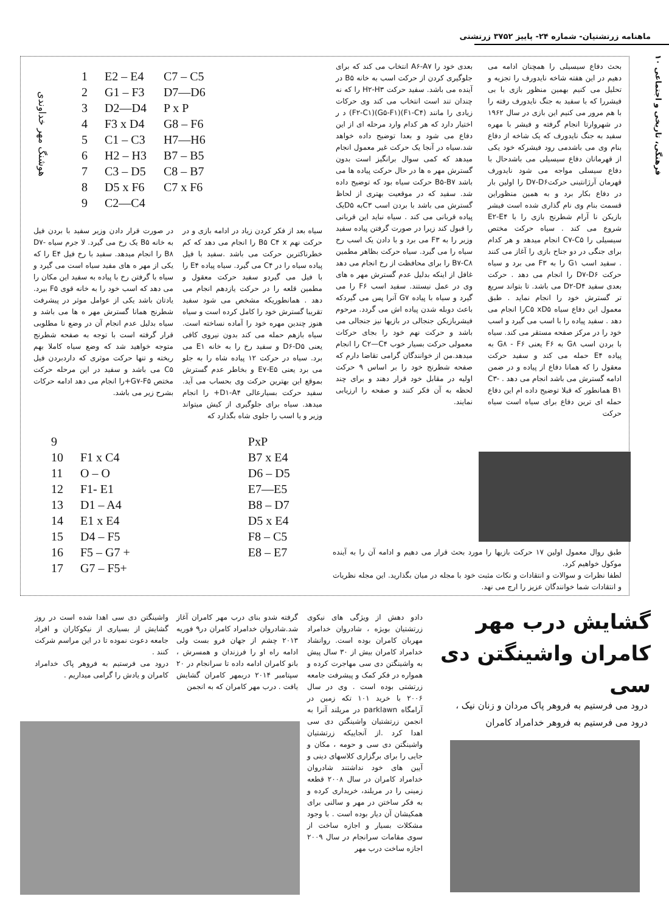ماهنامه زرتشتیان- شماره ۲۴- پاییز ۳۷۵۲ زرتشتی
فرهنگی، تاریخی و اجتماعی ۱۰
بحث دفاع سیسیلی را همچنان ادامه می دهیم در این هفته شاخه نایدورف را تجزیه و تحلیل می کنیم بهمین منظور بازی با بی فیشررا که با سفید به جنگ نایدورف رفته را با هم مرور می کنیم این بازی در سال ۱۹۶۲ در شهروارتا انجام گرفته و فیشر با مهره سفید به جنگ نایدورف که یک شاخه از دفاع بنام وی می باشدمی رود فیشرکه خود یکی از قهرمانان دفاع سیسیلی می باشدحال با دفاع سیسلی مواجه می شود نایدورف قهرمان آرژانتینی حرکتD۷-D۶ را اولین بار در دفاع بکار برد و به همین منظوراین قسمت بنام وی نام گذاری شده است فیشر بازیکن نا آرام شطرنج بازی را با E۲-E۴ شروع می کند . سیاه حرکت مختص سیسیلی را C۷-C۵ انجام میدهد و هر کدام برای جنگی در دو جناح بازی را آغاز می کنند . سفید اسب G۱ را به F۳ می برد و سیاه حرکت D۷-D۶ را انجام می دهد . حرکت بعدی سفید D۲-D۴ می باشد. تا بتواند سریع تر گسترش خود را انجام نماید . طبق معمول این دفاع سیاه C۵ xD۵را انجام می دهد . سفید پیاده را با اسب می گیرد و اسب خود را در مرکز صفحه مستقر می کند. سیاه با بردن اسب G۸ به F۶ یعنی G۸ - F۶ به پیاده E۴ حمله می کند و سفید حرکت معقول را که همانا دفاع از پیاده و در ضمن ادامه گسترش می باشد انجام می دهد . C۳-B۱ همانطور که قبلا توضیح داده ام این دفاع حمله ای ترین دفاع برای سیاه است سیاه حرکت
بعدی خود را A۶-A۷ انتخاب می کند که برای جلوگیری کردن از حرکت اسب به خانه B۵ در آینده می باشد. سفید حرکت H۲-H۳ را که نه چندان تند است انتخاب می کند وی حرکات زیادی را مانند (F۱-C۴)(G۵-F۱)(F۲-C۱) د ر اختیار دارد که هر کدام وارد مرحله ای از این دفاع می شود و بعدا توضیح داده خواهد شد.سیاه در آنجا یک حرکت غیر معمول انجام میدهد که کمی سوال برانگیز است بدون گسترش مهر ه ها در حال حرکت پیاده ها می باشد B۵-B۷ حرکت سیاه بود که توضیح داده شد. سفید که در موقعیت بهتری از لحاظ گسترش می باشد با بردن اسب C۳به D۵یک پیاده قربانی می کند . سیاه نباید این قربانی را قبول کند زیرا در صورت گرفتن پیاده سفید وزیر را به F۳ می برد و با دادن یک اسب رخ سیاه را می گیرد. سیاه حرکت بظاهر مطمین B۷-C۸ را برای محافظت از رخ انجام می دهد غافل از اینکه بدلیل عدم گسترش مهر ه های وی در عمل نیستند. سفید اسب F۶ را می گیرد و سیاه با پیاده G۷ آنرا پس می گیردکه باعث دوبله شدن پیاده اش می گردد. مرحوم فیشربازیکن جنجالی در بازیها نیز جنجالی می باشد و حرکت نهم خود را بجای حرکات معمولی حرکت بسیار خوب C۲—C۴ را انجام میدهد.من از خوانندگان گرامی تقاضا دارم که صفحه شطرنج خود را بر اساس ۹ حرکت اولیه در مقابل خود قرار دهند و برای چند لحظه به آن فکر کنند و صفحه را ارزیابی نمایند.
هوشنگ مهر خداوندی
| 1 | E2 – E4 | C7 – C5 |
| 2 | G1 – F3 | D7—D6 |
| 3 | D2—D4 | P x P |
| 4 | F3 x D4 | G8 – F6 |
| 5 | C1 – C3 | H7—H6 |
| 6 | H2 – H3 | B7 – B5 |
| 7 | C3 – D5 | C8 – B7 |
| 8 | D5 x F6 | C7 x F6 |
| 9 | C2—C4 | |
سیاه بعد از فکر کردن زیاد در ادامه بازی و در حرکت نهم B۵ C۴ x را انجام می دهد که کم خطرناکترین حرکت می باشد .سفید با فیل پیاده سیاه را در C۴ می گیرد. سیاه پیاده E۴ را با فیل می گیردو سفید حرکت معقول و مطمین قلعه را در حرکت یازدهم انجام می دهد . همانطوریکه مشخص می شود سفید تقریبا گسترش خود را کامل کرده است و سیاه هنوز چندین مهره خود را آماده نساخته است. سیاه بازهم حمله می کند بدون نیروی کافی یعنی D۶-D۵ و سفید رخ را به خانه E۱ می برد. سیاه در حرکت ۱۲ پیاده شاه را به جلو می برد یعنی E۷-E۵ و بخاطر عدم گسترش بموقع این بهترین حرکت وی بحساب می آید. سفید حرکت بسیارعالی D۱-A۴+ را انجام میدهد. سیاه برای جلوگیری از کیش میتواند وزیر و یا اسب را جلوی شاه بگذارد که
در صورت قرار دادن وزیر سفید با بردن فیل به خانه B۵ یک رخ می گیرد. لا جرم سیاه D۷-B۸ را انجام میدهد. سفید با رخ فیل E۴ را که یکی از مهر ه های مفید سیاه است می گیرد و سیاه با گرفتن رخ با پیاده به سفید این مکان را می دهد که اسب خود را به خانه قوی F۵ ببرد. یادتان باشد یکی از عوامل موثر در پیشرفت شطرنج همانا گسترش مهر ه ها می باشد و سیاه بدلیل عدم انجام آن در وضع نا مطلوبی قرار گرفته است با توجه به صفحه شطرنج متوجه خواهید شد که وضع سیاه کاملا بهم ریخته و تنها حرکت موثری که داردبردن فیل C۵ می باشد و سفید در این مرحله حرکت مختص G۷-F۵+را انجام می دهد ادامه حرکات بشرح زیر می باشد.
| 9 | | PxP |
| 10 | F1 x C4 | B7 x E4 |
| 11 | O – O | D6 – D5 |
| 12 | F1- E1 | E7—E5 |
| 13 | D1 – A4 | B8 – D7 |
| 14 | E1 x E4 | D5 x E4 |
| 15 | D4 – F5 | F8 – C5 |
| 16 | F5 – G7 + | E8 – E7 |
| 17 | G7 – F5+ | |
طبق روال معمول اولین ۱۷ حرکت بازیها را مورد بحث قرار می دهیم و ادامه آن را به آینده موکول خواهیم کرد.
لطفا نظرات و سوالات و انتقادات و نکات مثبت خود با مجله در میان بگذارید. این مجله نظریات و انتقادات شما خوانندگان عزیز را ارج می نهد.
گشایش درب مهر کامران واشینگتن دی سی
درود می فرستیم به فروهر پاک مردان و زنان نیک ،
درود می فرستیم به فروهر خدامراد کامران
دادو دهش از ویژگی های نیکوی زرتشتیان بویژه ، شادروان خدامراد مهربان کامران بوده است. روانشاد خدامراد کامران بیش از ۳۰ سال پیش به واشینگتن دی سی مهاجرت کرده و همواره در فکر کمک و پیشرفت جامعه زرتشتی بوده است . وی در سال ۲۰۰۶ با خرید ۱۰۱ تکه زمین در آرامگاه parklawn در مریلند آنرا به انجمن زرتشتیان واشینگتن دی سی اهدا کرد .از آنجاییکه زرتشتیان واشینگتن دی سی و حومه ، مکان و جایی را برای برگزاری کلاسهای دینی و آیین های خود نداشتند شادروان خدامراد کامران در سال ۲۰۰۸ قطعه زمینی را در مریلند، خریداری کرده و به فکر ساختن در مهر و سالنی برای همکیشان آن دیار بوده است . با وجود مشکلات بسیار و اجازه ساخت از سوی مقامات سرانجام در سال ۲۰۰۹ اجازه ساخت درب مهر
گرفته شدو بنای درب مهر کامران آغاز شد.شادروان خدامراد کامران در۹ فوریه ۲۰۱۳ چشم از جهان فرو بست ولی ادامه راه او را فرزندان و همسرش ، بانو کامران ادامه داده تا سرانجام در ۲۰ سپتامبر ۲۰۱۴ دربمهر کامران گشایش یافت . درب مهر کامران که به انجمن
واشینگتن دی سی اهدا شده است در روز گشایش از بسیاری از نیکوکاران و افراد جامعه دعوت نموده تا در این مراسم شرکت کنند .
درود می فرستیم به فروهر پاک خدامراد کامران و یادش را گرامی میداریم .